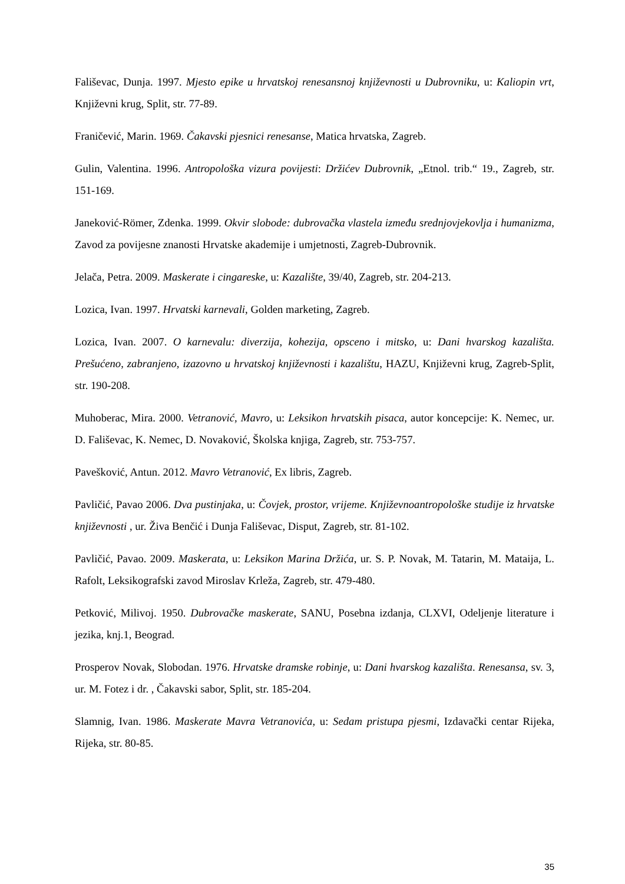Fališevac, Dunja. 1997. Mjesto epike u hrvatskoj renesansnoj književnosti u Dubrovniku, u: Kaliopin vrt, Književni krug, Split, str. 77-89.
Franičević, Marin. 1969. Čakavski pjesnici renesanse, Matica hrvatska, Zagreb.
Gulin, Valentina. 1996. Antropološka vizura povijesti: Držićev Dubrovnik, „Etnol. trib.“ 19., Zagreb, str. 151-169.
Janeković-Römer, Zdenka. 1999. Okvir slobode: dubrovačka vlastela između srednjovjekovlja i humanizma, Zavod za povijesne znanosti Hrvatske akademije i umjetnosti, Zagreb-Dubrovnik.
Jelača, Petra. 2009. Maskerate i cingareske, u: Kazalište, 39/40, Zagreb, str. 204-213.
Lozica, Ivan. 1997. Hrvatski karnevali, Golden marketing, Zagreb.
Lozica, Ivan. 2007. O karnevalu: diverzija, kohezija, opsceno i mitsko, u: Dani hvarskog kazališta. Prešućeno, zabranjeno, izazovno u hrvatskoj književnosti i kazalištu, HAZU, Književni krug, Zagreb-Split, str. 190-208.
Muhoberac, Mira. 2000. Vetranović, Mavro, u: Leksikon hrvatskih pisaca, autor koncepcije: K. Nemec, ur. D. Fališevac, K. Nemec, D. Novaković, Školska knjiga, Zagreb, str. 753-757.
Pavešković, Antun. 2012. Mavro Vetranović, Ex libris, Zagreb.
Pavličić, Pavao 2006. Dva pustinjaka, u: Čovjek, prostor, vrijeme. Književnoantropološke studije iz hrvatske književnosti , ur. Živa Benčić i Dunja Fališevac, Disput, Zagreb, str. 81-102.
Pavličić, Pavao. 2009. Maskerata, u: Leksikon Marina Držića, ur. S. P. Novak, M. Tatarin, M. Mataija, L. Rafolt, Leksikografski zavod Miroslav Krleža, Zagreb, str. 479-480.
Petković, Milivoj. 1950. Dubrovačke maskerate, SANU, Posebna izdanja, CLXVI, Odeljenje literature i jezika, knj.1, Beograd.
Prosperov Novak, Slobodan. 1976. Hrvatske dramske robinje, u: Dani hvarskog kazališta. Renesansa, sv. 3, ur. M. Fotez i dr. , Čakavski sabor, Split, str. 185-204.
Slamnig, Ivan. 1986. Maskerate Mavra Vetranovića, u: Sedam pristupa pjesmi, Izdavački centar Rijeka, Rijeka, str. 80-85.
35